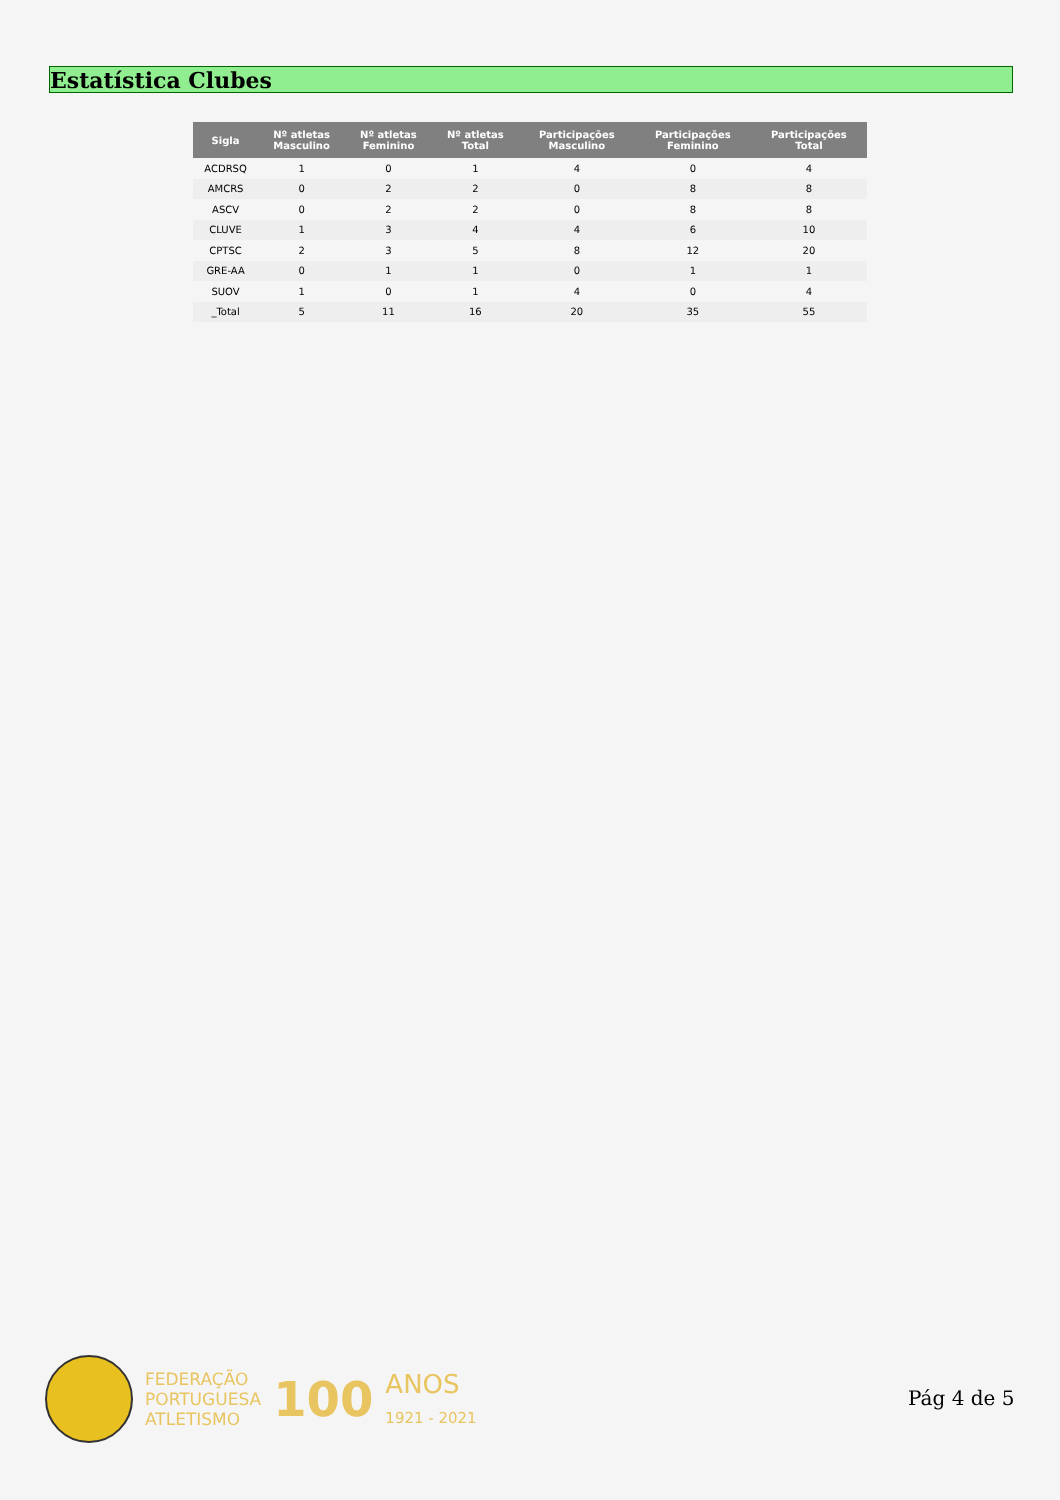Estatística Clubes
| Sigla | Nº atletas Masculino | Nº atletas Feminino | Nº atletas Total | Participações Masculino | Participações Feminino | Participações Total |
| --- | --- | --- | --- | --- | --- | --- |
| ACDRSQ | 1 | 0 | 1 | 4 | 0 | 4 |
| AMCRS | 0 | 2 | 2 | 0 | 8 | 8 |
| ASCV | 0 | 2 | 2 | 0 | 8 | 8 |
| CLUVE | 1 | 3 | 4 | 4 | 6 | 10 |
| CPTSC | 2 | 3 | 5 | 8 | 12 | 20 |
| GRE-AA | 0 | 1 | 1 | 0 | 1 | 1 |
| SUOV | 1 | 0 | 1 | 4 | 0 | 4 |
| _Total | 5 | 11 | 16 | 20 | 35 | 55 |
FEDERAÇÃO
PORTUGUESA
ATLETISMO
100
ANOS
1921 - 2021
Pág 4 de 5